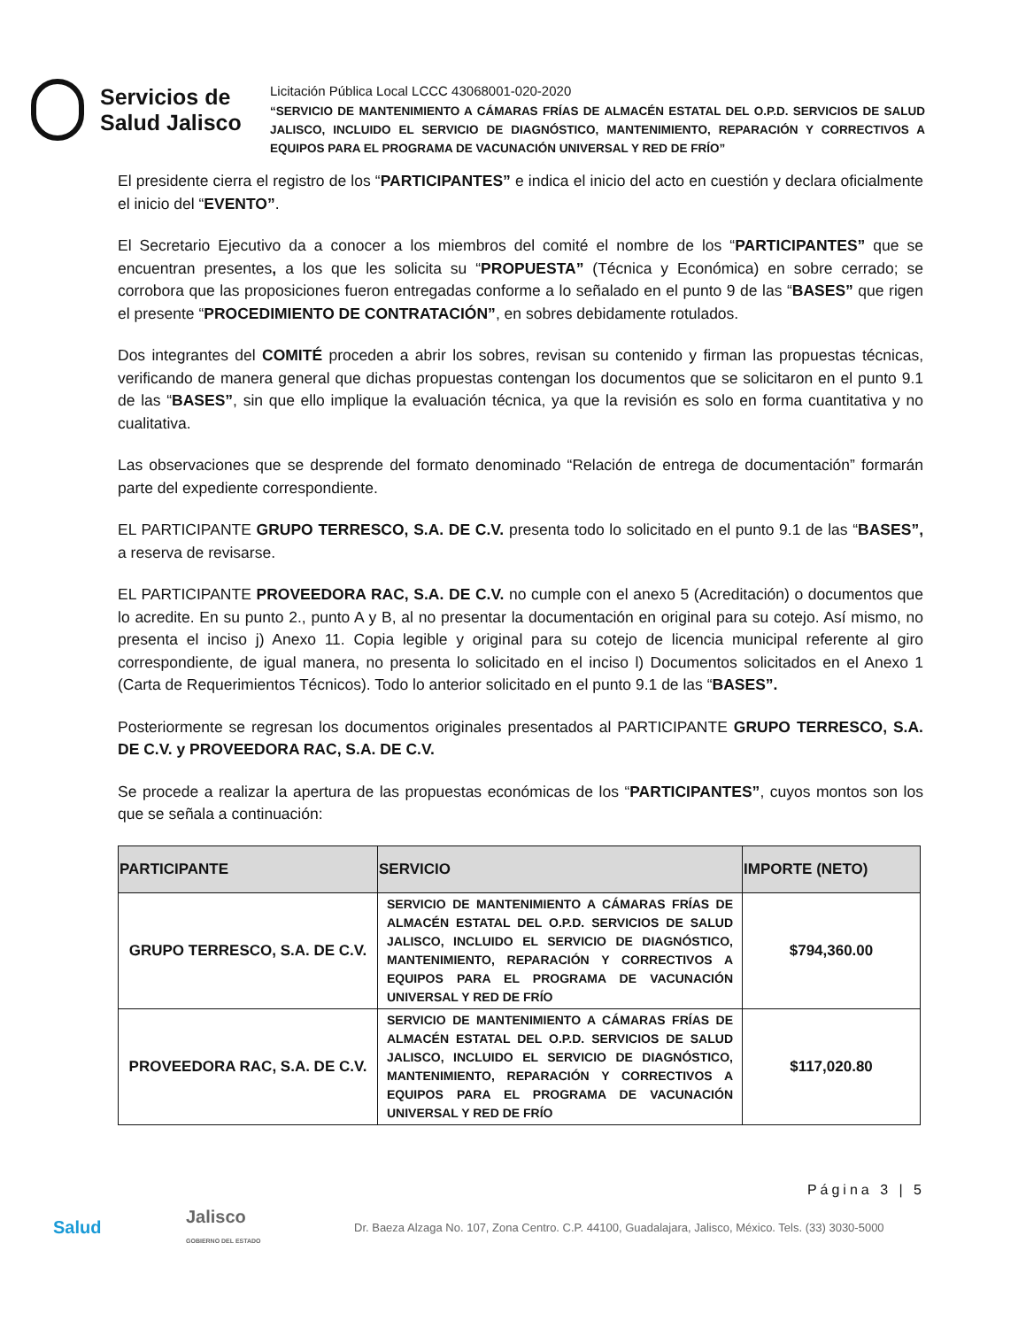Servicios de
Salud Jalisco
Licitación Pública Local LCCC 43068001-020-2020
“SERVICIO DE MANTENIMIENTO A CÁMARAS FRÍAS DE ALMACÉN ESTATAL DEL O.P.D. SERVICIOS DE SALUD JALISCO, INCLUIDO EL SERVICIO DE DIAGNÓSTICO, MANTENIMIENTO, REPARACIÓN Y CORRECTIVOS A EQUIPOS PARA EL PROGRAMA DE VACUNACIÓN UNIVERSAL Y RED DE FRÍO”
El presidente cierra el registro de los “PARTICIPANTES” e indica el inicio del acto en cuestión y declara oficialmente el inicio del “EVENTO”.
El Secretario Ejecutivo da a conocer a los miembros del comité el nombre de los “PARTICIPANTES” que se encuentran presentes, a los que les solicita su “PROPUESTA” (Técnica y Económica) en sobre cerrado; se corrobora que las proposiciones fueron entregadas conforme a lo señalado en el punto 9 de las “BASES” que rigen el presente “PROCEDIMIENTO DE CONTRATACIÓN”, en sobres debidamente rotulados.
Dos integrantes del COMITÉ proceden a abrir los sobres, revisan su contenido y firman las propuestas técnicas, verificando de manera general que dichas propuestas contengan los documentos que se solicitaron en el punto 9.1 de las “BASES”, sin que ello implique la evaluación técnica, ya que la revisión es solo en forma cuantitativa y no cualitativa.
Las observaciones que se desprende del formato denominado “Relación de entrega de documentación” formarán parte del expediente correspondiente.
EL PARTICIPANTE GRUPO TERRESCO, S.A. DE C.V. presenta todo lo solicitado en el punto 9.1 de las “BASES”, a reserva de revisarse.
EL PARTICIPANTE PROVEEDORA RAC, S.A. DE C.V. no cumple con el anexo 5 (Acreditación) o documentos que lo acredite. En su punto 2., punto A y B, al no presentar la documentación en original para su cotejo. Así mismo, no presenta el inciso j) Anexo 11. Copia legible y original para su cotejo de licencia municipal referente al giro correspondiente, de igual manera, no presenta lo solicitado en el inciso l) Documentos solicitados en el Anexo 1 (Carta de Requerimientos Técnicos). Todo lo anterior solicitado en el punto 9.1 de las “BASES”.
Posteriormente se regresan los documentos originales presentados al PARTICIPANTE GRUPO TERRESCO, S.A. DE C.V. y PROVEEDORA RAC, S.A. DE C.V.
Se procede a realizar la apertura de las propuestas económicas de los “PARTICIPANTES”, cuyos montos son los que se señala a continuación:
| PARTICIPANTE | SERVICIO | IMPORTE (NETO) |
| --- | --- | --- |
| GRUPO TERRESCO, S.A. DE C.V. | SERVICIO DE MANTENIMIENTO A CÁMARAS FRÍAS DE ALMACÉN ESTATAL DEL O.P.D. SERVICIOS DE SALUD JALISCO, INCLUIDO EL SERVICIO DE DIAGNÓSTICO, MANTENIMIENTO, REPARACIÓN Y CORRECTIVOS A EQUIPOS PARA EL PROGRAMA DE VACUNACIÓN UNIVERSAL Y RED DE FRÍO | $794,360.00 |
| PROVEEDORA RAC, S.A. DE C.V. | SERVICIO DE MANTENIMIENTO A CÁMARAS FRÍAS DE ALMACÉN ESTATAL DEL O.P.D. SERVICIOS DE SALUD JALISCO, INCLUIDO EL SERVICIO DE DIAGNÓSTICO, MANTENIMIENTO, REPARACIÓN Y CORRECTIVOS A EQUIPOS PARA EL PROGRAMA DE VACUNACIÓN UNIVERSAL Y RED DE FRÍO | $117,020.80 |
Página 3 | 5
Salud
Jalisco
GOBIERNO DEL ESTADO
Dr. Baeza Alzaga No. 107, Zona Centro. C.P. 44100, Guadalajara, Jalisco, México. Tels. (33) 3030-5000